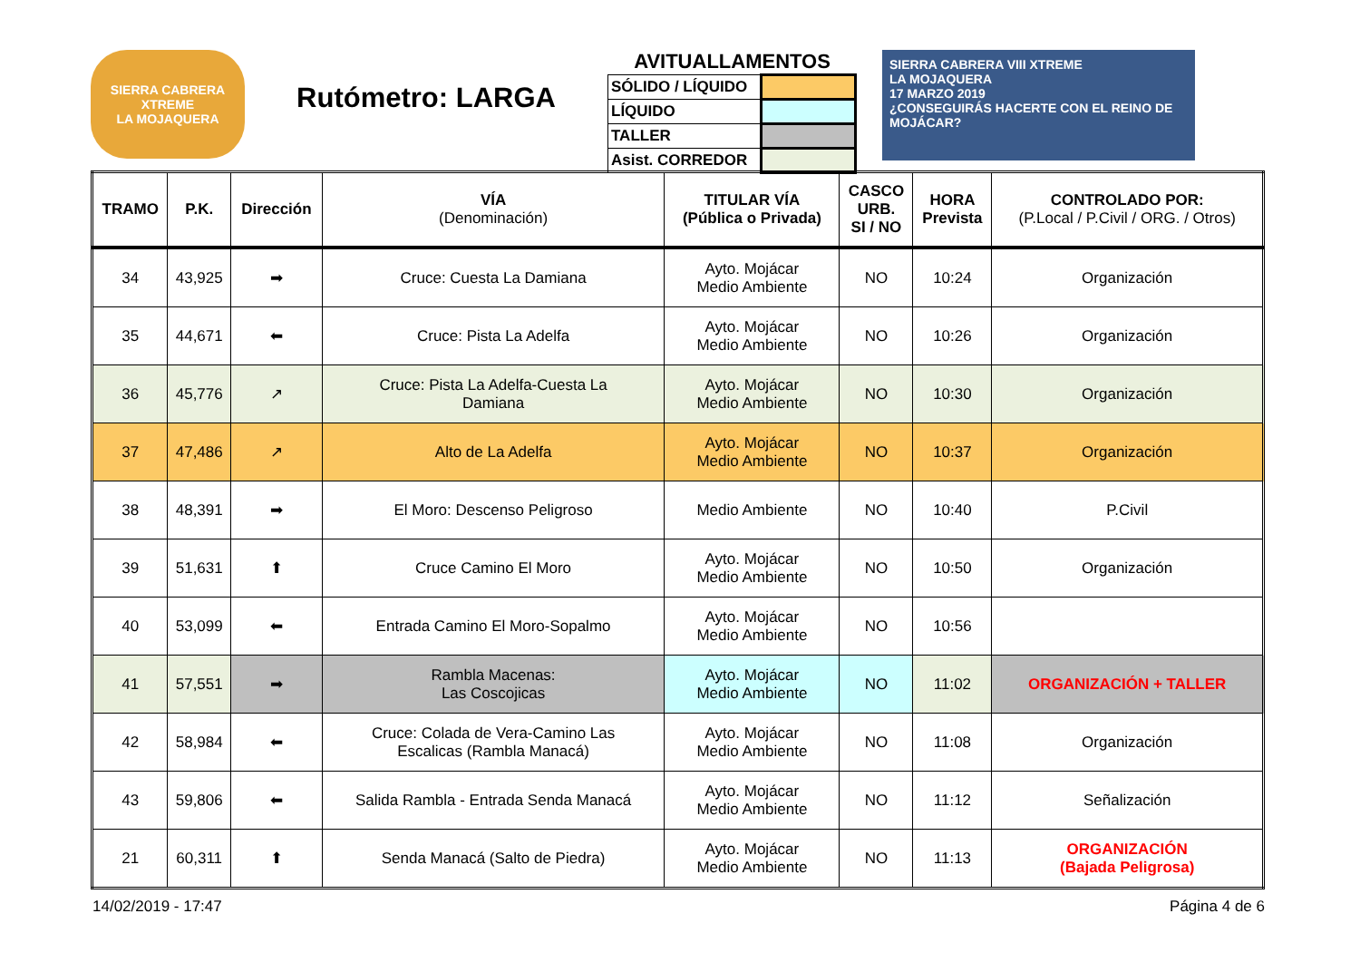SIERRA CABRERA XTREME
LA MOJAQUERA
Rutómetro: LARGA
AVITUALLAMENTOS
| SÓLIDO / LÍQUIDO | |
| LÍQUIDO | |
| TALLER | |
| Asist. CORREDOR | |
SIERRA CABRERA VIII XTREME
LA MOJAQUERA
17 MARZO 2019
¿CONSEGUIRÁS HACERTE CON EL REINO DE MOJÁCAR?
| TRAMO | P.K. | Dirección | VÍA (Denominación) | TITULAR VÍA (Pública o Privada) | CASCO URB. SI / NO | HORA Prevista | CONTROLADO POR: (P.Local / P.Civil / ORG. / Otros) |
| --- | --- | --- | --- | --- | --- | --- | --- |
| 34 | 43,925 | ➡ | Cruce: Cuesta La Damiana | Ayto. Mojácar Medio Ambiente | NO | 10:24 | Organización |
| 35 | 44,671 | ⬅ | Cruce: Pista La Adelfa | Ayto. Mojácar Medio Ambiente | NO | 10:26 | Organización |
| 36 | 45,776 | ↗ | Cruce: Pista La Adelfa-Cuesta La Damiana | Ayto. Mojácar Medio Ambiente | NO | 10:30 | Organización |
| 37 | 47,486 | ↗ | Alto de La Adelfa | Ayto. Mojácar Medio Ambiente | NO | 10:37 | Organización |
| 38 | 48,391 | ➡ | El Moro: Descenso Peligroso | Medio Ambiente | NO | 10:40 | P.Civil |
| 39 | 51,631 | ⬆ | Cruce Camino El Moro | Ayto. Mojácar Medio Ambiente | NO | 10:50 | Organización |
| 40 | 53,099 | ⬅ | Entrada Camino El Moro-Sopalmo | Ayto. Mojácar Medio Ambiente | NO | 10:56 | |
| 41 | 57,551 | ➡ | Rambla Macenas: Las Coscojicas | Ayto. Mojácar Medio Ambiente | NO | 11:02 | ORGANIZACIÓN + TALLER |
| 42 | 58,984 | ⬅ | Cruce: Colada de Vera-Camino Las Escalicas (Rambla Manacá) | Ayto. Mojácar Medio Ambiente | NO | 11:08 | Organización |
| 43 | 59,806 | ⬅ | Salida Rambla - Entrada Senda Manacá | Ayto. Mojácar Medio Ambiente | NO | 11:12 | Señalización |
| 21 | 60,311 | ⬆ | Senda Manacá (Salto de Piedra) | Ayto. Mojácar Medio Ambiente | NO | 11:13 | ORGANIZACIÓN (Bajada Peligrosa) |
14/02/2019 - 17:47 Página 4 de 6